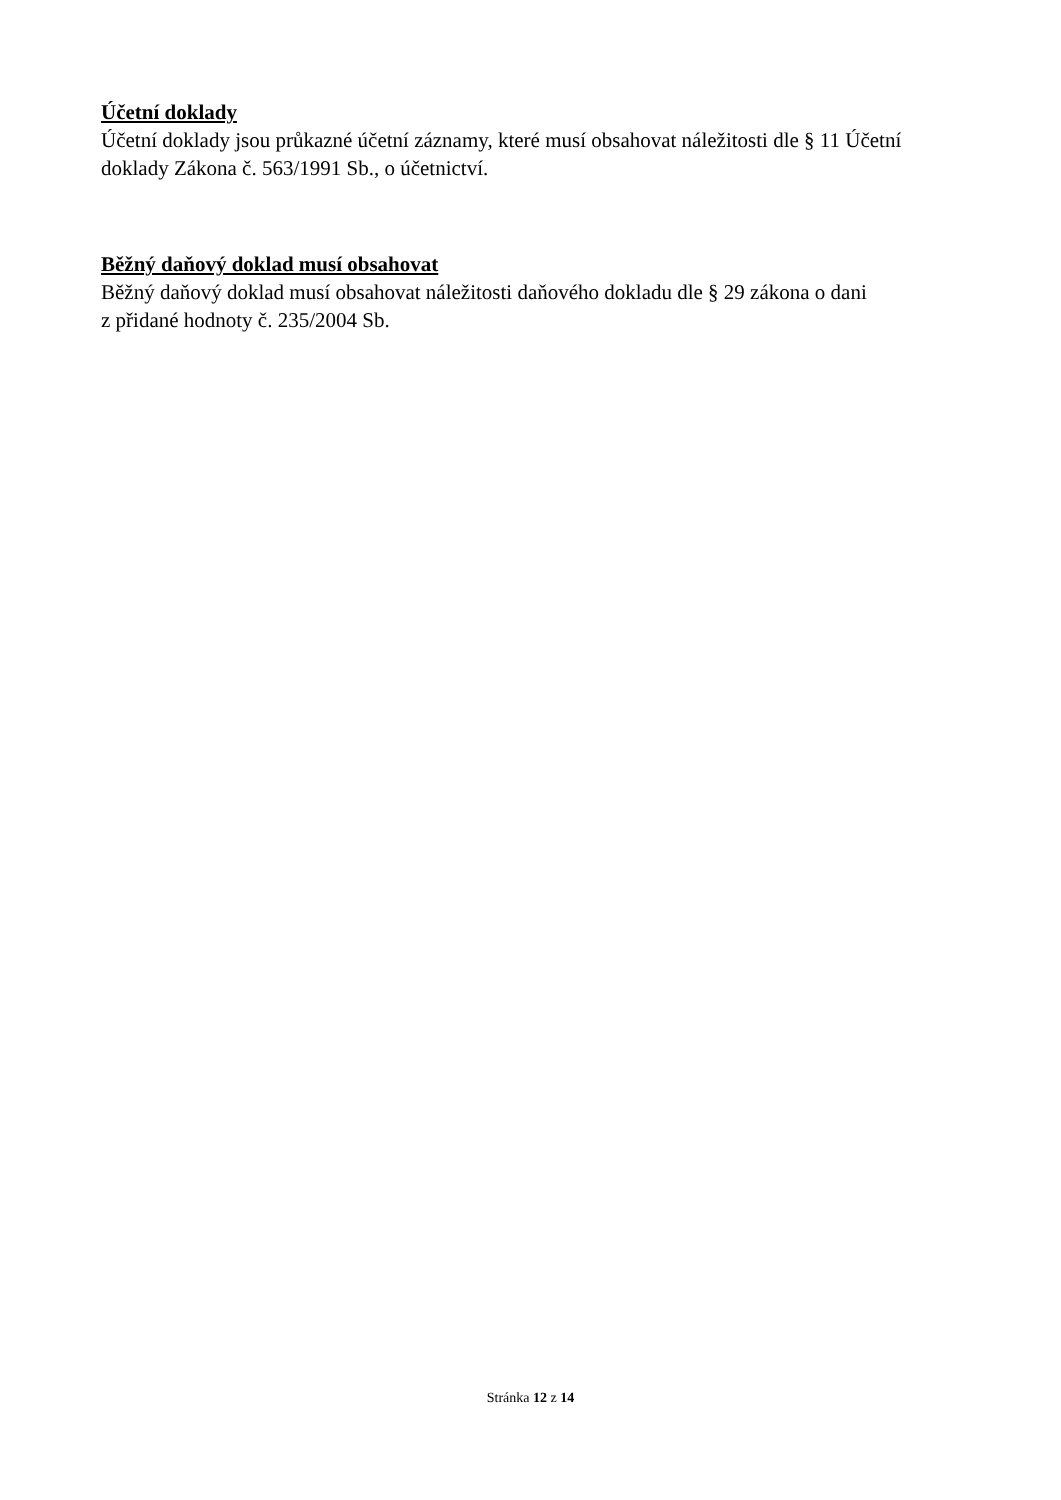Účetní doklady
Účetní doklady jsou průkazné účetní záznamy, které musí obsahovat náležitosti dle § 11 Účetní
doklady Zákona č. 563/1991 Sb., o účetnictví.
Běžný daňový doklad musí obsahovat
Běžný daňový doklad musí obsahovat náležitosti daňového dokladu dle § 29 zákona o dani
z přidané hodnoty č. 235/2004 Sb.
Stránka 12 z 14